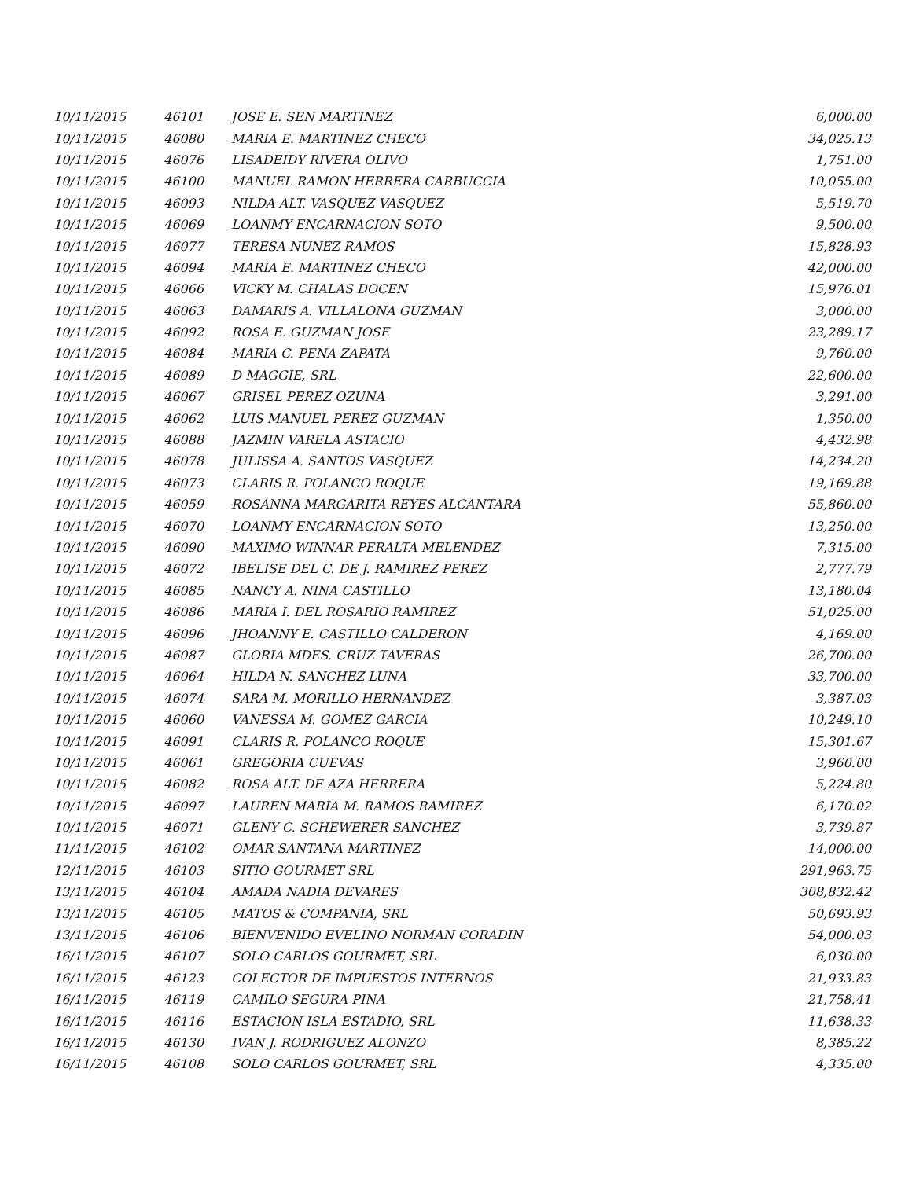| 10/11/2015 | 46101 | JOSE E. SEN MARTINEZ | 6,000.00 |
| 10/11/2015 | 46080 | MARIA E. MARTINEZ CHECO | 34,025.13 |
| 10/11/2015 | 46076 | LISADEIDY RIVERA OLIVO | 1,751.00 |
| 10/11/2015 | 46100 | MANUEL RAMON HERRERA CARBUCCIA | 10,055.00 |
| 10/11/2015 | 46093 | NILDA ALT. VASQUEZ VASQUEZ | 5,519.70 |
| 10/11/2015 | 46069 | LOANMY ENCARNACION SOTO | 9,500.00 |
| 10/11/2015 | 46077 | TERESA NUNEZ RAMOS | 15,828.93 |
| 10/11/2015 | 46094 | MARIA E. MARTINEZ CHECO | 42,000.00 |
| 10/11/2015 | 46066 | VICKY M. CHALAS DOCEN | 15,976.01 |
| 10/11/2015 | 46063 | DAMARIS A. VILLALONA GUZMAN | 3,000.00 |
| 10/11/2015 | 46092 | ROSA E. GUZMAN JOSE | 23,289.17 |
| 10/11/2015 | 46084 | MARIA C. PENA ZAPATA | 9,760.00 |
| 10/11/2015 | 46089 | D MAGGIE, SRL | 22,600.00 |
| 10/11/2015 | 46067 | GRISEL PEREZ OZUNA | 3,291.00 |
| 10/11/2015 | 46062 | LUIS MANUEL PEREZ GUZMAN | 1,350.00 |
| 10/11/2015 | 46088 | JAZMIN VARELA ASTACIO | 4,432.98 |
| 10/11/2015 | 46078 | JULISSA A. SANTOS VASQUEZ | 14,234.20 |
| 10/11/2015 | 46073 | CLARIS R. POLANCO ROQUE | 19,169.88 |
| 10/11/2015 | 46059 | ROSANNA MARGARITA REYES ALCANTARA | 55,860.00 |
| 10/11/2015 | 46070 | LOANMY ENCARNACION SOTO | 13,250.00 |
| 10/11/2015 | 46090 | MAXIMO WINNAR PERALTA MELENDEZ | 7,315.00 |
| 10/11/2015 | 46072 | IBELISE DEL C. DE J. RAMIREZ PEREZ | 2,777.79 |
| 10/11/2015 | 46085 | NANCY A. NINA CASTILLO | 13,180.04 |
| 10/11/2015 | 46086 | MARIA I. DEL ROSARIO RAMIREZ | 51,025.00 |
| 10/11/2015 | 46096 | JHOANNY E. CASTILLO CALDERON | 4,169.00 |
| 10/11/2015 | 46087 | GLORIA MDES. CRUZ TAVERAS | 26,700.00 |
| 10/11/2015 | 46064 | HILDA N. SANCHEZ LUNA | 33,700.00 |
| 10/11/2015 | 46074 | SARA M. MORILLO HERNANDEZ | 3,387.03 |
| 10/11/2015 | 46060 | VANESSA M. GOMEZ GARCIA | 10,249.10 |
| 10/11/2015 | 46091 | CLARIS R. POLANCO ROQUE | 15,301.67 |
| 10/11/2015 | 46061 | GREGORIA CUEVAS | 3,960.00 |
| 10/11/2015 | 46082 | ROSA ALT. DE AZA HERRERA | 5,224.80 |
| 10/11/2015 | 46097 | LAUREN MARIA M. RAMOS RAMIREZ | 6,170.02 |
| 10/11/2015 | 46071 | GLENY C. SCHEWERER SANCHEZ | 3,739.87 |
| 11/11/2015 | 46102 | OMAR SANTANA MARTINEZ | 14,000.00 |
| 12/11/2015 | 46103 | SITIO GOURMET SRL | 291,963.75 |
| 13/11/2015 | 46104 | AMADA NADIA DEVARES | 308,832.42 |
| 13/11/2015 | 46105 | MATOS & COMPANIA, SRL | 50,693.93 |
| 13/11/2015 | 46106 | BIENVENIDO EVELINO NORMAN CORADIN | 54,000.03 |
| 16/11/2015 | 46107 | SOLO CARLOS GOURMET, SRL | 6,030.00 |
| 16/11/2015 | 46123 | COLECTOR DE IMPUESTOS INTERNOS | 21,933.83 |
| 16/11/2015 | 46119 | CAMILO SEGURA PINA | 21,758.41 |
| 16/11/2015 | 46116 | ESTACION ISLA ESTADIO, SRL | 11,638.33 |
| 16/11/2015 | 46130 | IVAN J. RODRIGUEZ ALONZO | 8,385.22 |
| 16/11/2015 | 46108 | SOLO CARLOS GOURMET, SRL | 4,335.00 |